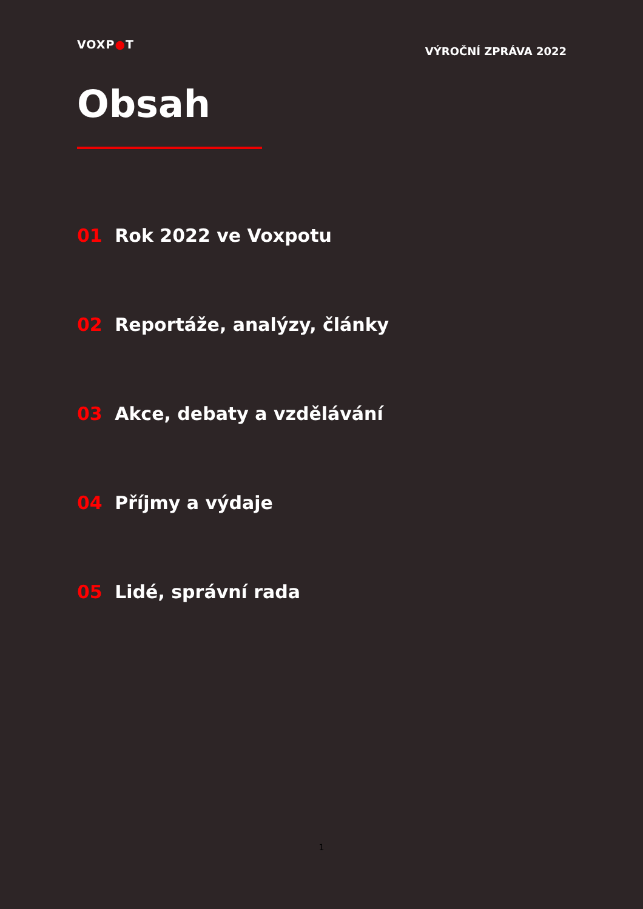VOXP●T
VÝROČNÍ ZPRÁVA 2022
Obsah
01 Rok 2022 ve Voxpotu
02 Reportáže, analýzy, články
03 Akce, debaty a vzdělávání
04 Příjmy a výdaje
05 Lidé, správní rada
1